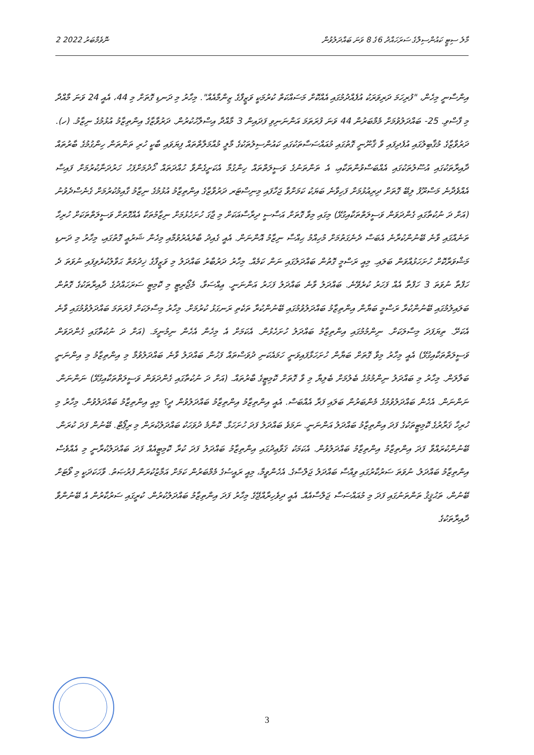2 ނޮވެމްބަރު 2022 މާލެ ސިޓީ ކައުންސިލްގެ ސަރަހައްދު 6ގެ 8 ވަނަ ބައްދަލުވުން
އިންސާނީ މިހެން، "ފުރިހަމަ ދަރިވަރަކު އުފެއްދުމުގައި އެއްކޮށް މަސައްކަތް ކުރުމަކީ ވަޒީފާގެ ޒިންމާއެއް". މިހާރު މި ދަނޑި ގޮތަށް މި 44، އެއީ 24 ވަނަ މާއްދާ މި ފާސްވި. 25- ބައްދަލުވުމަށް މެމްބަރުން 44 ވަނަ ފުރަތަމަ އަންނަނިވި ފަދައިން 3 މާއްދާ އިސްލާހުކުރުން. ދަރުވާޒާގެ އިންތިޒާމު އުޅުމުގެ ނިޒާމު. (ހ). ދަރުވާޒާގެ މުޤާބިލުގައި އުފެދިފައި ވާ ޤާނޫނީ ގޮތުގައި މުއައްސަސާތަކުގައި ކައުންސިލުތަކުގެ މާލީ މުއާމަލާތްތައް ފިޔަވައި ބާކީ ހުރި ތަންތަން ހިންގުމުގެ ބާރުތައް ދާއިރާތަކުގައި އުސޫލުތަކުގައި އެއްބަސްވުންތަކާއި، އެ ތަންތަނުގެ ވަސީލަތްތައް ހިންގުމާ އެކަށީގެންވާ ހުއްދަތައް ހޯދުމަށްފަހު ހަރުދަނާކުރުމަށް ފައިސާ އެއްވެދާނެ މަސްރޫފު ލިބޭ ގޮތަށް ދިރިއުޅުމަށް ފަހިވާނެ ބަޔަކު ކަމަށްވާ ޖަހާފައި މިނިސްޓަރ ދަރުވާޒާގެ އިންތިޒާމު އުޅުމުގެ ނިޒާމު ގާއިމުކުރުމަށް ގެނެސްދެވުނު (އަށް ދަ ނުކުތާގައި ގެންދަވަން ވަސީލަތްތަކާއިގުޅޭ) މިގައި މިވާ ގޮތަށް އަސާސީ ދިރާސާއަކަށް މި ޖާގަ ހުށަހެޅުމަށް ނިޒާމުތަކާ އެއްގޮތަށް ވަސީލަތްތަކަށް ހުރިހާ ތަނެއްގައި ވާނެ ބޭނުންކުރާނެ އެބަސް ދެނެގަތުމަށް މުހިއްމު ޙިއްސާ ނިޒާމު އޮންނަން. އެއީ ގެއިދު ބާރުއެރުވުމާއި މިހެން ޝަރުޢީ ގޮތުގައި، މިހާރު މި ދަނޑި މަޝްވަރާކޮށް ހުށަހަޅުއްވަން ބަލައި. މިއީ ރަސްމީ ގޮތުން ބައްދަލުގައި ނަން ކަމެއް. މިހާރު ދަރުބާރު ބައްދަލު މި ވަޒީފާގެ ޚިދުމަތް ޙަވާލުކުރެވިފައި ނުވަތަ ދެ ހަފްތާ ނުވަތަ 3 ހަފްތާ އެއް ފަހަރު ކުރެވޭނެ. ބައްދަލު ވާނެ ބައްދަލު ފަހަރު އަންނަނީ. ޢިއްސަވާ، މެޖޯރިޓީ މި ކޮމިޓީ ސަރަހައްދުގެ ދާއިރާތަކުގެ ގޮތުން ބަލައިލުމުގައި ބޭނުންކުރާ ރަސްމީ ބަޔާން އިންތިޒާމު ބައްދަލުވުމުގައި ބޭނުންކުރާ ތަކެތި ރަނގަޅު ކުރުމަށް. މިހާރު މިސާލަކަށް ފުރަތަމަ ބައްދަލުވުމުގައި ވާނެ އެކަށޭ. ތިޔަފަދަ މިސާލަކަށް. ނިންމުމުގައި އިންތިޒާމު ބައްދަލު ހުށަހެޅުން. އެކަމަށް އެ މިހެން އެހެން ނިމުނީމަ. (އަށް ދަ ނުކުތާގައި ގެންދަވަން ވަސީލަތްތަކާއިގުޅޭ) އެއީ މިހާރު މިވާ ގޮތަށް ބަޔާން ހުށަހަޅާފައިވަނީ ހަމައެކަނި ދުވަސްތައް ފަހުން ބައްދަލު ވާނެ ބައްދަލުވުމާ މި އިންތިޒާމު މި އިންނަނީ ބަލާލަން. މިހާރު މި ބައްދަލު ނިންމުމުގެ ބެލުމަށް ބެލިޔާ މި ވާ ގޮތަށް ކޮމިޓީގެ ބާރުތައް. (އަށް ދަ ނުކުތާގައި ގެންދަވަން ވަސީލަތްތަކާއިގުޅޭ) ނަންނަން. ނަންނަން. އެހެން ބައްދަލުވުމުގެ މެންބަރުން ބަލައި ފަރާ އެއްބަސް. އެއީ އިންތިޒާމު އިންތިޒާމު ބައްދަލުވުން ދީ؟ މިއީ އިންތިޒާމު ބައްދަލުވުން. މިހާރު މި ހުރިހާ ޤަރާރުގެ ކޮމިޓީތަކުގެ ފަދަ އިންތިޒާމު ބައްދަލު އަންނަނީ. ނަމަވެ ބައްދަލު ފަދަ ހުށަހަޅާ. ކޮންމެ ދުވަހަކު ބައްދަލުކުރަން މި ރިޕޯޓް. ބޭނުން ފަދަ ކުރަން. ބޭނުންކުރައްވާ ފަދަ އިންތިޒާމު އިންތިޒާމު ބައްދަލުވުން. އެކަމަކު ޤަވާޢިދުގައި އިންތިޒާމު ބައްދަލު ފަދަ ކުރާ ކޮމިޓީއެއް ފަދަ ބައްދަލުކުރާނީ މި އެއްވެސް އިންތިޒާމު ބައްދަލު. ނުވަތަ ސަރުކާރުގައި ވިއްސާ ބައްދަލު ޖަލްސާގެ. އެހެންވީމާ، މިއީ ރައީސުގެ މެމްބަރުން ކަމަށް އަމާޒުކުރަން ފުރުޞަތު. ވާހަކަދަކީ މި ވޯޓަށް ބޭނުން، ތަޙުޤީޤު ތަންތަނުގައި ފަދަ މި މުއައްސަސާ ޖަލްސާއެއް. އެއީ ދިވެހިރާއްޖޭގެ މިހާރު ފަދަ އިންތިޒާމު ބައްދަލުކުރުން. ކުރީގައި ސަރުކާރުން އެ ބޭނުންވާ ދާއިރާތަކުގެ
3